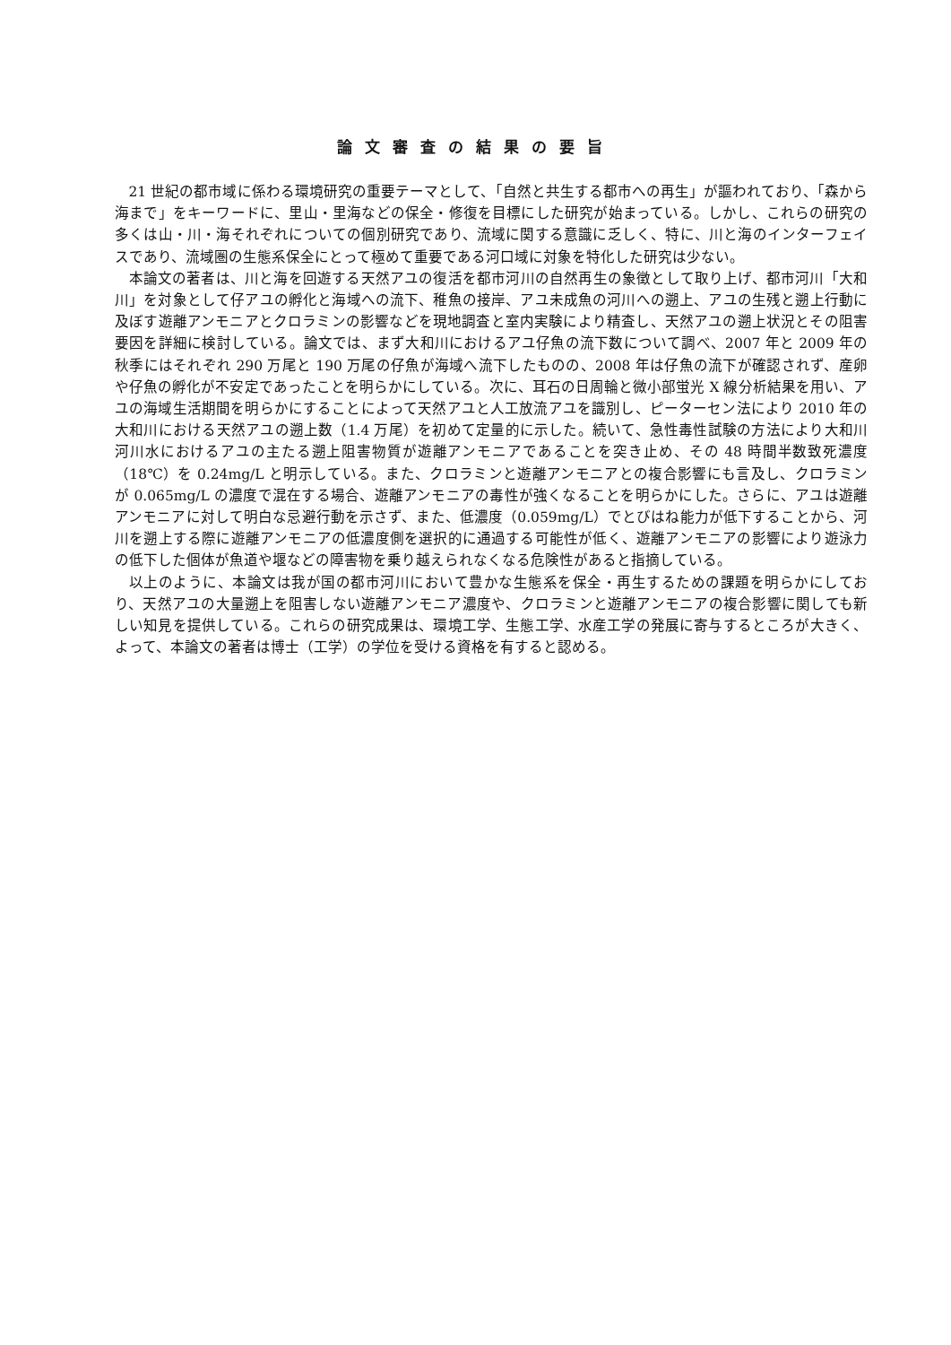論文審査の結果の要旨
21 世紀の都市域に係わる環境研究の重要テーマとして、「自然と共生する都市への再生」が謳われており、「森から海まで」をキーワードに、里山・里海などの保全・修復を目標にした研究が始まっている。しかし、これらの研究の多くは山・川・海それぞれについての個別研究であり、流域に関する意識に乏しく、特に、川と海のインターフェイスであり、流域圏の生態系保全にとって極めて重要である河口域に対象を特化した研究は少ない。
本論文の著者は、川と海を回遊する天然アユの復活を都市河川の自然再生の象徴として取り上げ、都市河川「大和川」を対象として仔アユの孵化と海域への流下、稚魚の接岸、アユ未成魚の河川への遡上、アユの生残と遡上行動に及ぼす遊離アンモニアとクロラミンの影響などを現地調査と室内実験により精査し、天然アユの遡上状況とその阻害要因を詳細に検討している。論文では、まず大和川におけるアユ仔魚の流下数について調べ、2007 年と 2009 年の秋季にはそれぞれ 290 万尾と 190 万尾の仔魚が海域へ流下したものの、2008 年は仔魚の流下が確認されず、産卵や仔魚の孵化が不安定であったことを明らかにしている。次に、耳石の日周輪と微小部蛍光 X 線分析結果を用い、アユの海域生活期間を明らかにすることによって天然アユと人工放流アユを識別し、ピーターセン法により 2010 年の大和川における天然アユの遡上数（1.4 万尾）を初めて定量的に示した。続いて、急性毒性試験の方法により大和川河川水におけるアユの主たる遡上阻害物質が遊離アンモニアであることを突き止め、その 48 時間半数致死濃度（18℃）を 0.24mg/L と明示している。また、クロラミンと遊離アンモニアとの複合影響にも言及し、クロラミンが 0.065mg/L の濃度で混在する場合、遊離アンモニアの毒性が強くなることを明らかにした。さらに、アユは遊離アンモニアに対して明白な忌避行動を示さず、また、低濃度（0.059mg/L）でとびはね能力が低下することから、河川を遡上する際に遊離アンモニアの低濃度側を選択的に通過する可能性が低く、遊離アンモニアの影響により遊泳力の低下した個体が魚道や堰などの障害物を乗り越えられなくなる危険性があると指摘している。
以上のように、本論文は我が国の都市河川において豊かな生態系を保全・再生するための課題を明らかにしており、天然アユの大量遡上を阻害しない遊離アンモニア濃度や、クロラミンと遊離アンモニアの複合影響に関しても新しい知見を提供している。これらの研究成果は、環境工学、生態工学、水産工学の発展に寄与するところが大きく、よって、本論文の著者は博士（工学）の学位を受ける資格を有すると認める。